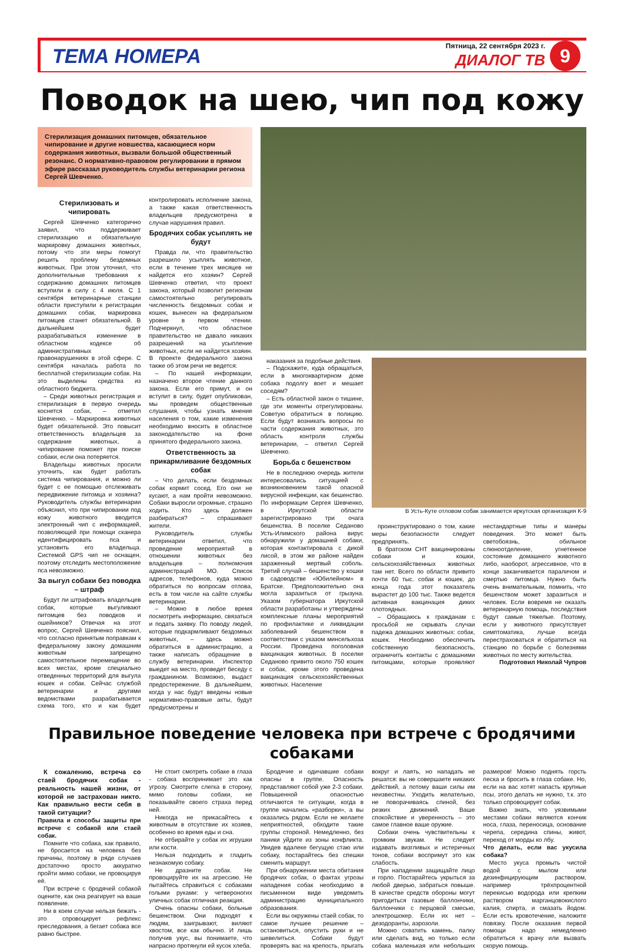ТЕМА НОМЕРА
Пятница, 22 сентября 2023 г.
ДИАЛОГ ТВ
9
Поводок на шею, чип под кожу
Стерилизация домашних питомцев, обязательное чипирование и другие новшества, касающиеся норм содержания животных, вызвали большой общественный резонанс. О нормативно-правовом регулировании в прямом эфире рассказал руководитель службы ветеринарии региона Сергей Шевченко.
Стерилизовать и чипировать
Сергей Шевченко категорично заявил, что поддерживает стерилизацию и обязательную маркировку домашних животных, потому что эти меры помогут решить проблему бездомных животных. При этом уточнил, что дополнительные требования к содержанию домашних питомцев вступили в силу с 4 июля. С 1 сентября ветеринарные станции области приступили к регистрации домашних собак, маркировка питомцев станет обязательной. В дальнейшем будет разрабатываться изменение в областном кодексе об административных правонарушениях в этой сфере. С сентября началась работа по бесплатной стерилизации собак. На это выделены средства из областного бюджета.
– Среди животных регистрация и стерилизация в первую очередь коснется собак, – отметил Шевченко. – Маркировка животных будет обязательной. Это повысит ответственность владельцев за содержание животных, а чипирование поможет при поиске собаки, если она потеряется.
Владельцы животных просили уточнить, как будет работать система чипирования, и можно ли будет с ее помощью отслеживать передвижение питомца и хозяина? Руководитель службы ветеринарии объяснил, что при чипировании под кожу животного вводится электронный чип с информацией, позволяющей при помощи сканера идентифицировать пса и установить его владельца. Системой GPS чип не оснащен, поэтому отследить местоположение пса невозможно.
За выгул собаки без поводка – штраф
Будут ли штрафовать владельцев собак, которые выгуливают питомцев без поводков и ошейников? Отвечая на этот вопрос, Сергей Шевченко пояснил, что согласно принятым поправкам к федеральному закону домашним животным запрещено самостоятельное перемещение во всех местах, кроме специально отведенных территорий для выгула кошек и собак. Сейчас службой ветеринарии и другими ведомствами разрабатывается схема того, кто и как будет контролировать исполнение закона, а также какая ответственность владельцев предусмотрена в случае нарушения правил.
Бродячих собак усыплять не будут
Правда ли, что правительство разрешило усыплять животное, если в течение трех месяцев не найдется его хозяин? Сергей Шевченко ответил, что проект закона, который позволит регионам самостоятельно регулировать численность бездомных собак и кошек, вынесен на федеральном уровне в первом чтении. Подчеркнул, что областное правительство не давало никаких разрешений на усыпление животных, если не найдется хозяин. В проекте федерального закона также об этом речи не ведется:
– По нашей информации, назначено второе чтение данного закона. Если его примут, и он вступит в силу, будет опубликован, мы проведем общественные слушания, чтобы узнать мнение населения о том, какие изменения необходимо вносить в областное законодательство на фоне принятого федерального закона.
Ответственность за прикармливание бездомных собак
– Что делать, если бездомных собак кормит сосед. Его они не кусают, а нам пройти невозможно. Собаки выросли огромные, страшно ходить. Кто здесь должен разбираться? – спрашивают жители.
Руководитель службы ветеринарии ответил, что проведение мероприятий в отношении животных без владельцев – полномочия администраций МО. Список адресов, телефонов, куда можно обратиться по вопросам отлова, есть в том числе на сайте службы ветеринарии.
– Можно в любое время посмотреть информацию, связаться и подать заявку. По поводу людей, которые подкармливают бездомных животных, – здесь можно обратиться в администрацию, а также написать обращение в службу ветеринарии. Инспектор выедет на место, проведет беседу с гражданином. Возможно, выдаст предостережение. В дальнейшем, когда у нас будут введены новые нормативно-правовые акты, будут предусмотрены и
наказания за подобные действия.
– Подскажите, куда обращаться, если в многоквартирном доме собака подолгу воет и мешает соседям?
– Есть областной закон о тишине, где эти моменты отрегулированы. Советую обратиться в полицию. Если будут возникать вопросы по части содержания животных, это область контроля службы ветеринарии, – ответил Сергей Шевченко.
Борьба с бешенством
Не в последнюю очередь жители интересовались ситуацией с возникновением такой опасной вирусной инфекции, как бешенство. По информации Сергея Шевченко, в Иркутской области зарегистрировано три очага бешенства. В поселке Седаново Усть-Илимского района вирус обнаружили у домашней собаки, которая контактировала с дикой лисой, в этом же районе найден зараженный мертвый соболь. Третий случай – бешенство у кошки в садоводстве «Юбилейном» в Братске. Предположительно она могла заразиться от грызуна. Указом губернатора Иркутской области разработаны и утверждены комплексные планы мероприятий по профилактике и ликвидации заболеваний бешенством в соответствии с указом минсельхоза России. Проведена поголовная вакцинация животных. В поселке Седаново привито около 750 кошек и собак, кроме этого проведена вакцинация сельскохозяйственных животных. Население
В Усть-Куте отловом собак занимается иркутская организация К-9
проинструктировано о том, какие меры безопасности следует предпринять.
В братском СНТ вакцинированы собаки и кошки, сельскохозяйственных животных там нет. Всего по области привито почти 60 тыс. собак и кошек, до конца года этот показатель вырастет до 100 тыс. Также ведется активная вакцинация диких плотоядных.
– Обращаюсь к гражданам с просьбой не скрывать случаи падежа домашних животных: собак, кошек. Необходимо обеспечить собственную безопасность, ограничить контакты с домашними питомцами, которые проявляют нестандартные типы и манеры поведения. Это может быть светобоязнь, обильное слюноотделение, угнетенное состояние домашнего животного либо, наоборот, агрессивное, что в конце заканчивается параличом и смертью питомца. Нужно быть очень внимательным, помнить, что бешенством может заразиться и человек. Если вовремя не оказать ветеринарную помощь, последствия будут самые тяжелые. Поэтому, если у животного присутствует симптоматика, лучше всегда перестраховаться и обратиться на станцию по борьбе с болезнями животных по месту жительства.
Подготовил Николай Чупров
Правильное поведение человека при встрече с бродячими собаками
К сожалению, встреча со стаей бродячих собак - реальность нашей жизни, от которой не застрахован никто. Как правильно вести себя в такой ситуации?
Правила и способы защиты при встрече с собакой или стаей собак.
Помните что собака, как правило, не бросается на человека без причины, поэтому в ряде случаев достаточно просто аккуратно пройти мимо собаки, не провоцируя её.
При встрече с бродячей собакой оцените, как она реагирует на ваше появление.
Ни в коем случае нельзя бежать - это спровоцирует рефлекс преследования, а бегает собака все равно быстрее.
Не стоит смотреть собаке в глаза - собака воспринимает это как угрозу. Смотрите слегка в сторону, мимо головы собаки, не показывайте своего страха перед ней.
Никогда не прикасайтесь к животным в отсутствие их хозяев, особенно во время еды и сна.
Не отбирайте у собак их игрушки или кости.
Нельзя подходить и гладить незнакомую собаку.
Не дразните собак. Не провоцируйте их на агрессию. Не пытайтесь справиться с собаками голыми руками: у четвероногих уличных собак отличная реакция.
Очень опасны собаки, больные бешенством. Они подходят к людям, заигрывают, виляют хвостом, все как обычно. И лишь получив укус, вы понимаете, что напрасно протянули ей кусок хлеба.
Бродячие и одичавшие собаки опасны в группе. Опасность представляют собой уже 2-3 собаки. Повышенной опасностью отличаются те ситуации, когда в группе начались «разборки», а вы оказались рядом. Если не желаете неприятностей, обходите такие группы стороной. Немедленно, без паники уйдите из зоны конфликта. Увидев вдалеке бегущую стаю или собаку, постарайтесь без спешки сменить маршрут.
При обнаружении места обитания бродячих собак, о фактах угрозы нападения собак необходимо в письменном виде уведомить администрацию муниципального образования.
Если вы окружены стаей собак, то самое лучшее решение – остановиться, опустить руки и не шевелиться. Собаки будут проверять вас на крепость, прыгать вокруг и лаять, но нападать не решатся: вы не совершаете никаких действий, а потому ваши силы им неизвестны. Уходить желательно, не поворачиваясь спиной, без резких движений. Ваше спокойствие и уверенность – это самое главное ваше оружие.
Собаки очень чувствительны к громким звукам. Не следует издавать визгливых и истеричных тонов, собаки воспримут это как слабость.
При нападении защищайте лицо и горло. Постарайтесь укрыться за любой дверью, забраться повыше. В качестве средств обороны могут пригодиться газовые баллончики, баллончики с перцовой смесью, электрошокер. Если их нет – дезодоранты, аэрозоли.
Можно схватить камень, палку или сделать вид, но только если собака маленькая или небольших размеров! Можно поднять горсть песка и бросить в глаза собаке. Но, если на вас хотят напасть крупные псы, этого делать не нужно, т.к. это только спровоцирует собак.
Важно знать, что уязвимыми местами собаки являются кончик носа, глаза, переносица, основание черепа, середина спины, живот, переход от морды ко лбу.
Что делать, если вас укусила собака?
Место укуса промыть чистой водой с мылом или дезинфицирующим раствором, например трёхпроцентной перекисью водорода или крепким раствором марганцовокислого калия, спирта, и смазать йодом. Если есть кровотечение, наложите повязку. После оказания первой помощи надо немедленно обратиться к врачу или вызвать скорую помощь.